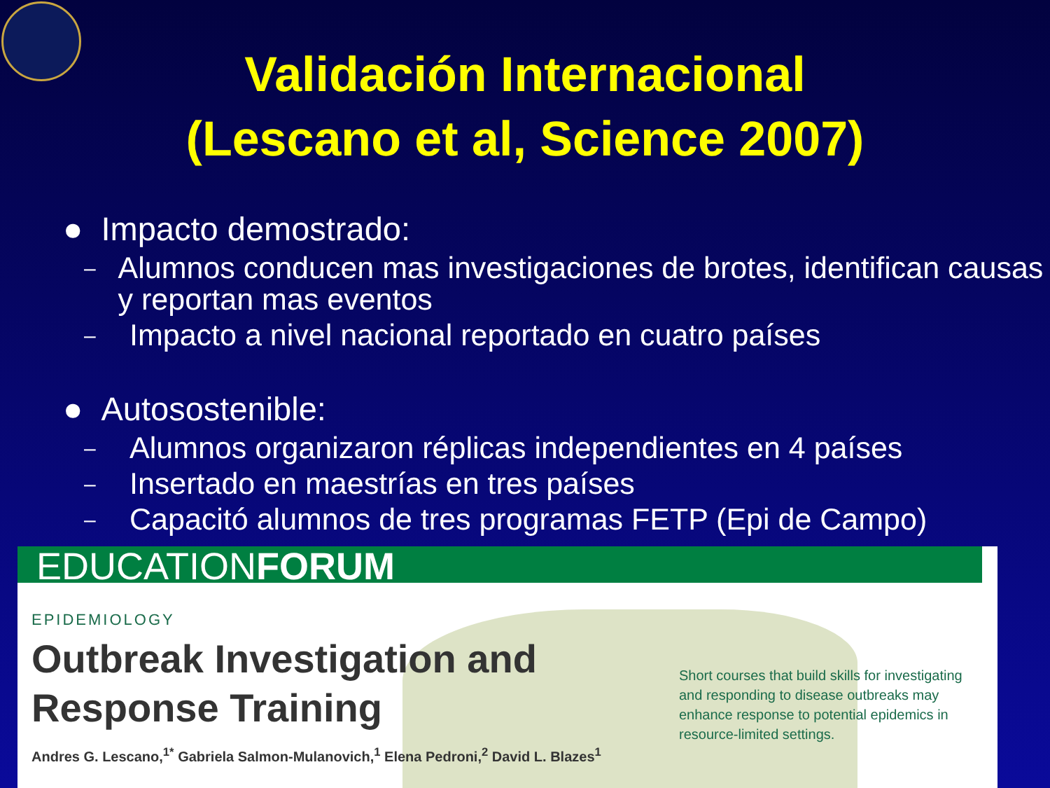Validación Internacional
(Lescano et al, Science 2007)
● Impacto demostrado:
– Alumnos conducen mas investigaciones de brotes, identifican causas y reportan mas eventos
– Impacto a nivel nacional reportado en cuatro países
● Autosostenible:
– Alumnos organizaron réplicas independientes en 4 países
– Insertado en maestrías en tres países
– Capacitó alumnos de tres programas FETP (Epi de Campo)
EDUCATIONFORUM
EPIDEMIOLOGY
Outbreak Investigation and
Response Training
Andres G. Lescano,<sup>1*</sup> Gabriela Salmon-Mulanovich,<sup>1</sup> Elena Pedroni,<sup>2</sup> David L. Blazes<sup>1</sup>
Short courses that build skills for investigating and responding to disease outbreaks may enhance response to potential epidemics in resource-limited settings.